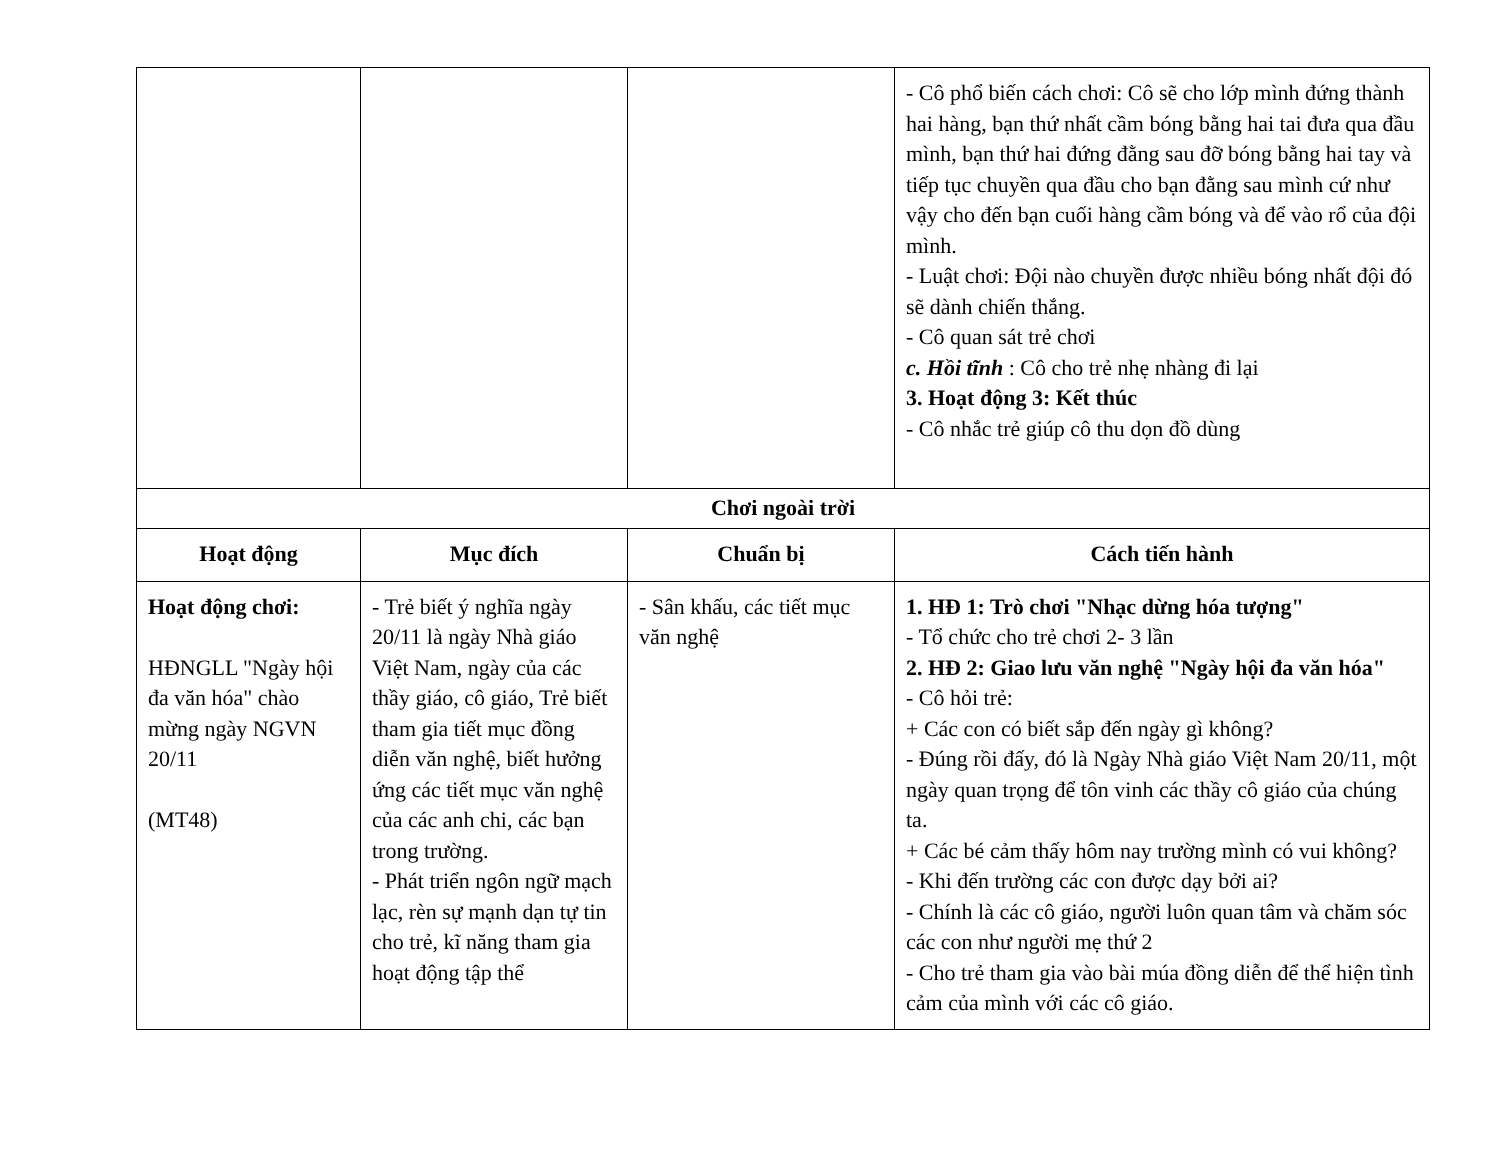| | | | - Cô phổ biến cách chơi: Cô sẽ cho lớp mình đứng thành hai hàng, bạn thứ nhất cầm bóng bằng hai tai đưa qua đầu mình, bạn thứ hai đứng đằng sau đỡ bóng bằng hai tay và tiếp tục chuyền qua đầu cho bạn đằng sau mình cứ như vậy cho đến bạn cuối hàng cầm bóng và để vào rổ của đội mình. - Luật chơi: Đội nào chuyền được nhiều bóng nhất đội đó sẽ dành chiến thắng. - Cô quan sát trẻ chơi c. Hồi tĩnh : Cô cho trẻ nhẹ nhàng đi lại 3. Hoạt động 3: Kết thúc - Cô nhắc trẻ giúp cô thu dọn đồ dùng |
| Chơi ngoài trời | | | |
| Hoạt động | Mục đích | Chuẩn bị | Cách tiến hành |
| Hoạt động chơi: HĐNGLL "Ngày hội đa văn hóa" chào mừng ngày NGVN 20/11 (MT48) | - Trẻ biết ý nghĩa ngày 20/11 là ngày Nhà giáo Việt Nam, ngày của các thầy giáo, cô giáo, Trẻ biết tham gia tiết mục đồng diễn văn nghệ, biết hưởng ứng các tiết mục văn nghệ của các anh chi, các bạn trong trường. - Phát triển ngôn ngữ mạch lạc, rèn sự mạnh dạn tự tin cho trẻ, kĩ năng tham gia hoạt động tập thể | - Sân khấu, các tiết mục văn nghệ | 1. HĐ 1: Trò chơi "Nhạc dừng hóa tượng" - Tổ chức cho trẻ chơi 2- 3 lần 2. HĐ 2: Giao lưu văn nghệ "Ngày hội đa văn hóa" - Cô hỏi trẻ: + Các con có biết sắp đến ngày gì không? - Đúng rồi đấy, đó là Ngày Nhà giáo Việt Nam 20/11, một ngày quan trọng để tôn vinh các thầy cô giáo của chúng ta. + Các bé cảm thấy hôm nay trường mình có vui không? - Khi đến trường các con được dạy bởi ai? - Chính là các cô giáo, người luôn quan tâm và chăm sóc các con như người mẹ thứ 2 - Cho trẻ tham gia vào bài múa đồng diễn để thể hiện tình cảm của mình với các cô giáo. |